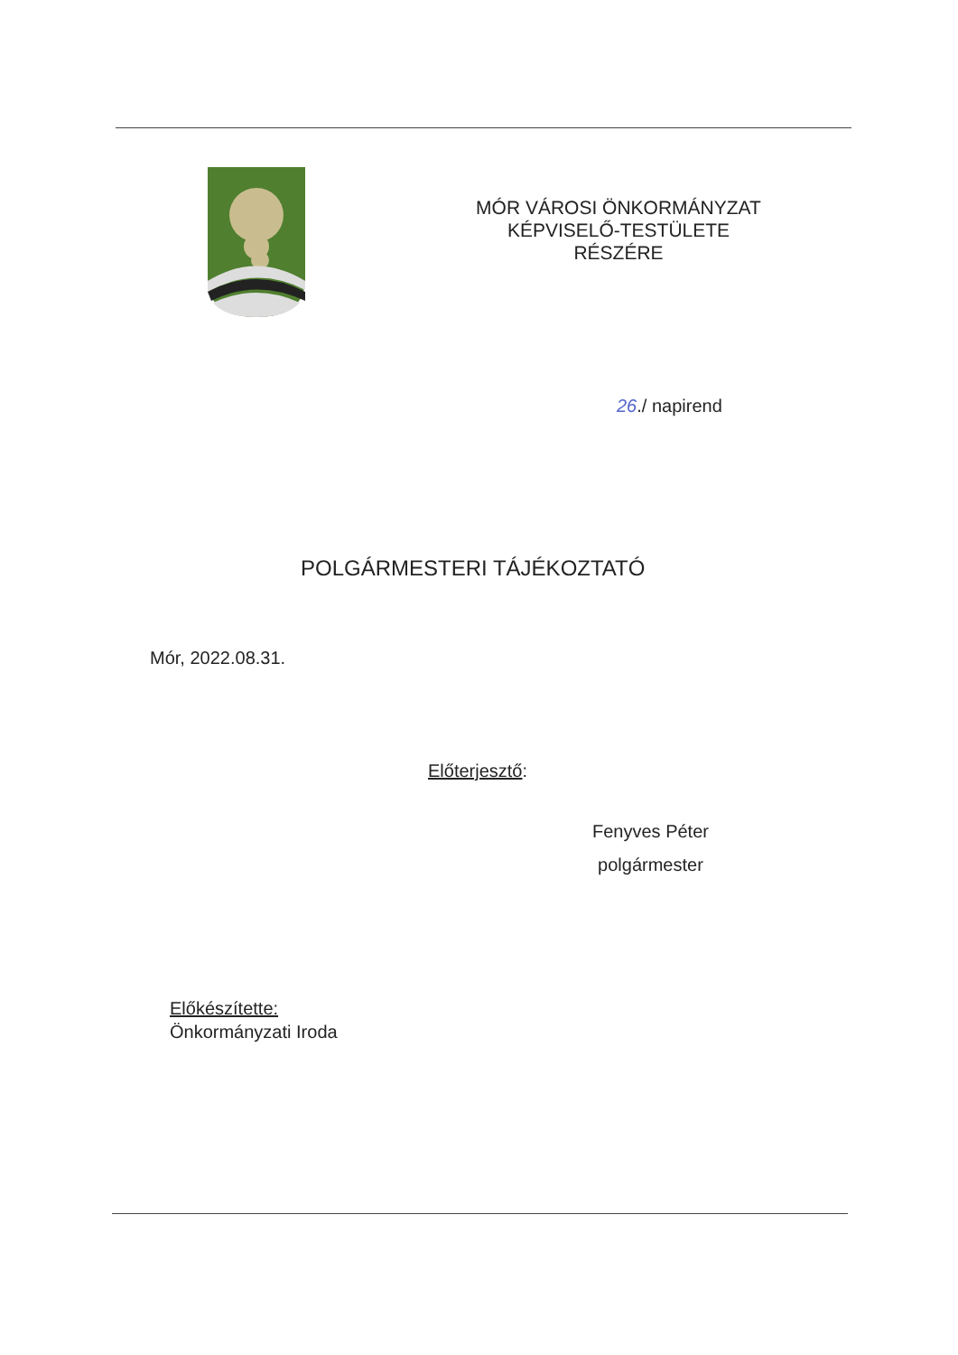MÓR VÁROSI ÖNKORMÁNYZAT
KÉPVISELŐ-TESTÜLETE
RÉSZÉRE
26./ napirend
POLGÁRMESTERI TÁJÉKOZTATÓ
Mór, 2022.08.31.
Előterjesztő:
Fenyves Péter
polgármester
Előkészítette:
Önkormányzati Iroda